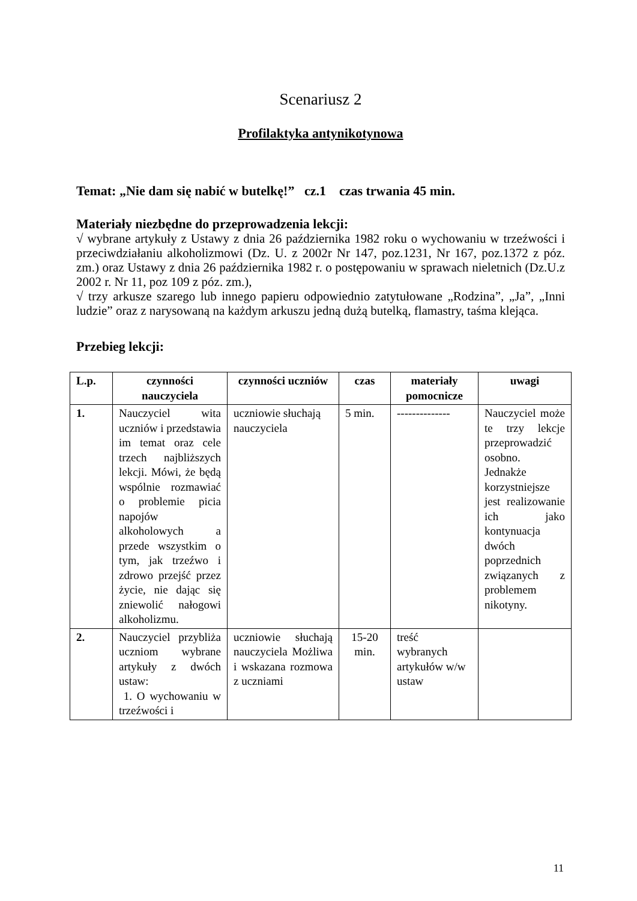Scenariusz 2
Profilaktyka antynikotynowa
Temat: „Nie dam się nabić w butelkę!” cz.1 czas trwania 45 min.
Materiały niezbędne do przeprowadzenia lekcji:
√ wybrane artykuły z Ustawy z dnia 26 października 1982 roku o wychowaniu w trzeźwości i przeciwdziałaniu alkoholizmowi (Dz. U. z 2002r Nr 147, poz.1231, Nr 167, poz.1372 z póz. zm.) oraz Ustawy z dnia 26 października 1982 r. o postępowaniu w sprawach nieletnich (Dz.U.z 2002 r. Nr 11, poz 109 z póz. zm.),
√ trzy arkusze szarego lub innego papieru odpowiednio zatytułowane „Rodzina”, „Ja”, „Inni ludzie” oraz z narysowaną na każdym arkuszu jedną dużą butelką, flamastry, taśma klejąca.
Przebieg lekcji:
| L.p. | czynności nauczyciela | czynności uczniów | czas | materiały pomocnicze | uwagi |
| --- | --- | --- | --- | --- | --- |
| 1. | Nauczyciel wita uczniów i przedstawia im temat oraz cele trzech najbliższych lekcji. Mówi, że będą wspólnie rozmawiać o problemie picia napojów alkoholowych a przede wszystkim o tym, jak trzeźwo i zdrowo przejść przez życie, nie dając się zniewolić nałogowi alkoholizmu. | uczniowie słuchają nauczyciela | 5 min. | -------------- | Nauczyciel może te trzy lekcje przeprowadzić osobno. Jednakże korzystniejsze jest realizowanie ich jako kontynuacja dwóch poprzednich związanych z problemem nikotyny. |
| 2. | Nauczyciel przybliża uczniom wybrane artykuły z dwóch ustaw: 1. O wychowaniu w trzeźwości i | uczniowie słuchają nauczyciela Możliwa i wskazana rozmowa z uczniami | 15-20 min. | treść wybranych artykułów w/w ustaw | |
11